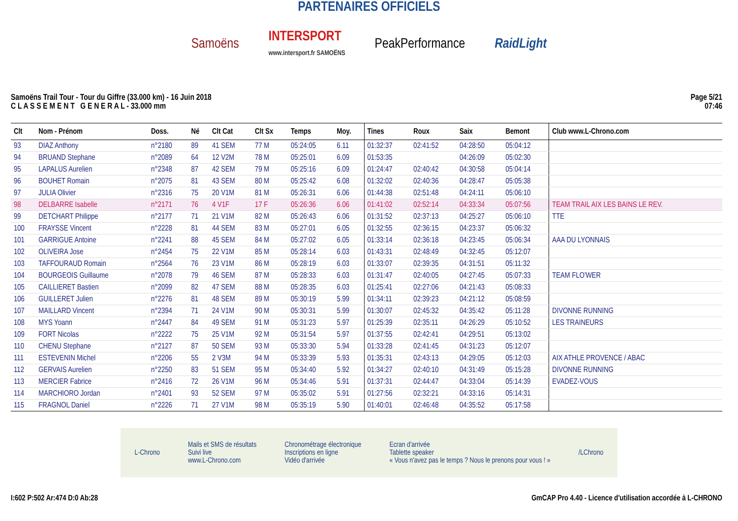PARTENAIRES OFFICIELS
Samoëns INTERSPORT
www.intersport.fr SAMOËNS PeakPerformance RaidLight
Samoëns Trail Tour - Tour du Giffre (33.000 km) - 16 Juin 2018
C L A S S E M E N T G E N E R A L - 33.000 mm
Page 5/21
07:46
| Clt | Nom - Prénom | Doss. | Né | Clt Cat | Clt Sx | Temps | Moy. | Tines | Roux | Saix | Bemont | Club www.L-Chrono.com |
| --- | --- | --- | --- | --- | --- | --- | --- | --- | --- | --- | --- | --- |
| 93 | DIAZ Anthony | n°2180 | 89 | 41 SEM | 77 M | 05:24:05 | 6.11 | 01:32:37 | 02:41:52 | 04:28:50 | 05:04:12 | |
| 94 | BRUAND Stephane | n°2089 | 64 | 12 V2M | 78 M | 05:25:01 | 6.09 | 01:53:35 | | 04:26:09 | 05:02:30 | |
| 95 | LAPALUS Aurelien | n°2348 | 87 | 42 SEM | 79 M | 05:25:16 | 6.09 | 01:24:47 | 02:40:42 | 04:30:58 | 05:04:14 | |
| 96 | BOUHET Romain | n°2075 | 81 | 43 SEM | 80 M | 05:25:42 | 6.08 | 01:32:02 | 02:40:36 | 04:28:47 | 05:05:38 | |
| 97 | JULIA Olivier | n°2316 | 75 | 20 V1M | 81 M | 05:26:31 | 6.06 | 01:44:38 | 02:51:48 | 04:24:11 | 05:06:10 | |
| 98 | DELBARRE Isabelle | n°2171 | 76 | 4 V1F | 17 F | 05:26:36 | 6.06 | 01:41:02 | 02:52:14 | 04:33:34 | 05:07:56 | TEAM TRAIL AIX LES BAINS LE REV. |
| 99 | DETCHART Philippe | n°2177 | 71 | 21 V1M | 82 M | 05:26:43 | 6.06 | 01:31:52 | 02:37:13 | 04:25:27 | 05:06:10 | TTE |
| 100 | FRAYSSE Vincent | n°2228 | 81 | 44 SEM | 83 M | 05:27:01 | 6.05 | 01:32:55 | 02:36:15 | 04:23:37 | 05:06:32 | |
| 101 | GARRIGUE Antoine | n°2241 | 88 | 45 SEM | 84 M | 05:27:02 | 6.05 | 01:33:14 | 02:36:18 | 04:23:45 | 05:06:34 | AAA DU LYONNAIS |
| 102 | OLIVEIRA Jose | n°2454 | 75 | 22 V1M | 85 M | 05:28:14 | 6.03 | 01:43:31 | 02:48:49 | 04:32:45 | 05:12:07 | |
| 103 | TAFFOURAUD Romain | n°2564 | 76 | 23 V1M | 86 M | 05:28:19 | 6.03 | 01:33:07 | 02:39:35 | 04:31:51 | 05:11:32 | |
| 104 | BOURGEOIS Guillaume | n°2078 | 79 | 46 SEM | 87 M | 05:28:33 | 6.03 | 01:31:47 | 02:40:05 | 04:27:45 | 05:07:33 | TEAM FLO'WER |
| 105 | CAILLIERET Bastien | n°2099 | 82 | 47 SEM | 88 M | 05:28:35 | 6.03 | 01:25:41 | 02:27:06 | 04:21:43 | 05:08:33 | |
| 106 | GUILLERET Julien | n°2276 | 81 | 48 SEM | 89 M | 05:30:19 | 5.99 | 01:34:11 | 02:39:23 | 04:21:12 | 05:08:59 | |
| 107 | MAILLARD Vincent | n°2394 | 71 | 24 V1M | 90 M | 05:30:31 | 5.99 | 01:30:07 | 02:45:32 | 04:35:42 | 05:11:28 | DIVONNE RUNNING |
| 108 | MYS Yoann | n°2447 | 84 | 49 SEM | 91 M | 05:31:23 | 5.97 | 01:25:39 | 02:35:11 | 04:26:29 | 05:10:52 | LES TRAINEURS |
| 109 | FORT Nicolas | n°2222 | 75 | 25 V1M | 92 M | 05:31:54 | 5.97 | 01:37:55 | 02:42:41 | 04:29:51 | 05:13:02 | |
| 110 | CHENU Stephane | n°2127 | 87 | 50 SEM | 93 M | 05:33:30 | 5.94 | 01:33:28 | 02:41:45 | 04:31:23 | 05:12:07 | |
| 111 | ESTEVENIN Michel | n°2206 | 55 | 2 V3M | 94 M | 05:33:39 | 5.93 | 01:35:31 | 02:43:13 | 04:29:05 | 05:12:03 | AIX ATHLE PROVENCE / ABAC |
| 112 | GERVAIS Aurelien | n°2250 | 83 | 51 SEM | 95 M | 05:34:40 | 5.92 | 01:34:27 | 02:40:10 | 04:31:49 | 05:15:28 | DIVONNE RUNNING |
| 113 | MERCIER Fabrice | n°2416 | 72 | 26 V1M | 96 M | 05:34:46 | 5.91 | 01:37:31 | 02:44:47 | 04:33:04 | 05:14:39 | EVADEZ-VOUS |
| 114 | MARCHIORO Jordan | n°2401 | 93 | 52 SEM | 97 M | 05:35:02 | 5.91 | 01:27:56 | 02:32:21 | 04:33:16 | 05:14:31 | |
| 115 | FRAGNOL Daniel | n°2226 | 71 | 27 V1M | 98 M | 05:35:19 | 5.90 | 01:40:01 | 02:46:48 | 04:35:52 | 05:17:58 | |
L-Chrono Mails et SMS de résultats
Suivi live
www.L-Chrono.com Chronométrage électronique
Inscriptions en ligne
Vidéo d'arrivée Ecran d'arrivée
Tablette speaker
« Vous n'avez pas le temps ? Nous le prenons pour vous ! » /LChrono
I:602 P:502 Ar:474 D:0 Ab:28 GmCAP Pro 4.40 - Licence d'utilisation accordée à L-CHRONO